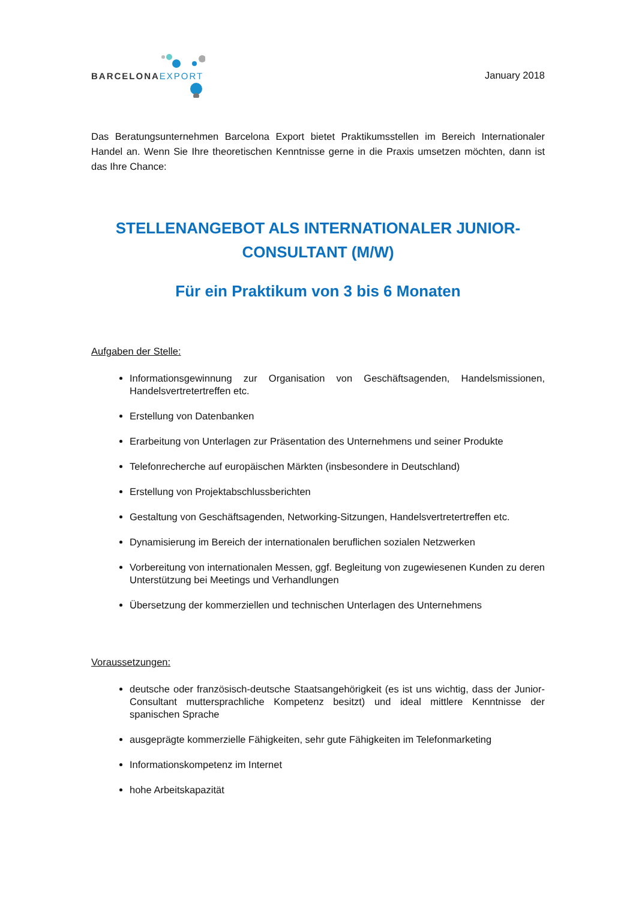BARCELONAEXPORT
January 2018
Das Beratungsunternehmen Barcelona Export bietet Praktikumsstellen im Bereich Internationaler Handel an. Wenn Sie Ihre theoretischen Kenntnisse gerne in die Praxis umsetzen möchten, dann ist das Ihre Chance:
STELLENANGEBOT ALS INTERNATIONALER JUNIOR-
CONSULTANT (M/W)
Für ein Praktikum von 3 bis 6 Monaten
Aufgaben der Stelle:
Informationsgewinnung zur Organisation von Geschäftsagenden, Handelsmissionen, Handelsvertretertreffen etc.
Erstellung von Datenbanken
Erarbeitung von Unterlagen zur Präsentation des Unternehmens und seiner Produkte
Telefonrecherche auf europäischen Märkten (insbesondere in Deutschland)
Erstellung von Projektabschlussberichten
Gestaltung von Geschäftsagenden, Networking-Sitzungen, Handelsvertretertreffen etc.
Dynamisierung im Bereich der internationalen beruflichen sozialen Netzwerken
Vorbereitung von internationalen Messen, ggf. Begleitung von zugewiesenen Kunden zu deren Unterstützung bei Meetings und Verhandlungen
Übersetzung der kommerziellen und technischen Unterlagen des Unternehmens
Voraussetzungen:
deutsche oder französisch-deutsche Staatsangehörigkeit (es ist uns wichtig, dass der Junior-Consultant muttersprachliche Kompetenz besitzt) und ideal mittlere Kenntnisse der spanischen Sprache
ausgeprägte kommerzielle Fähigkeiten, sehr gute Fähigkeiten im Telefonmarketing
Informationskompetenz im Internet
hohe Arbeitskapazität